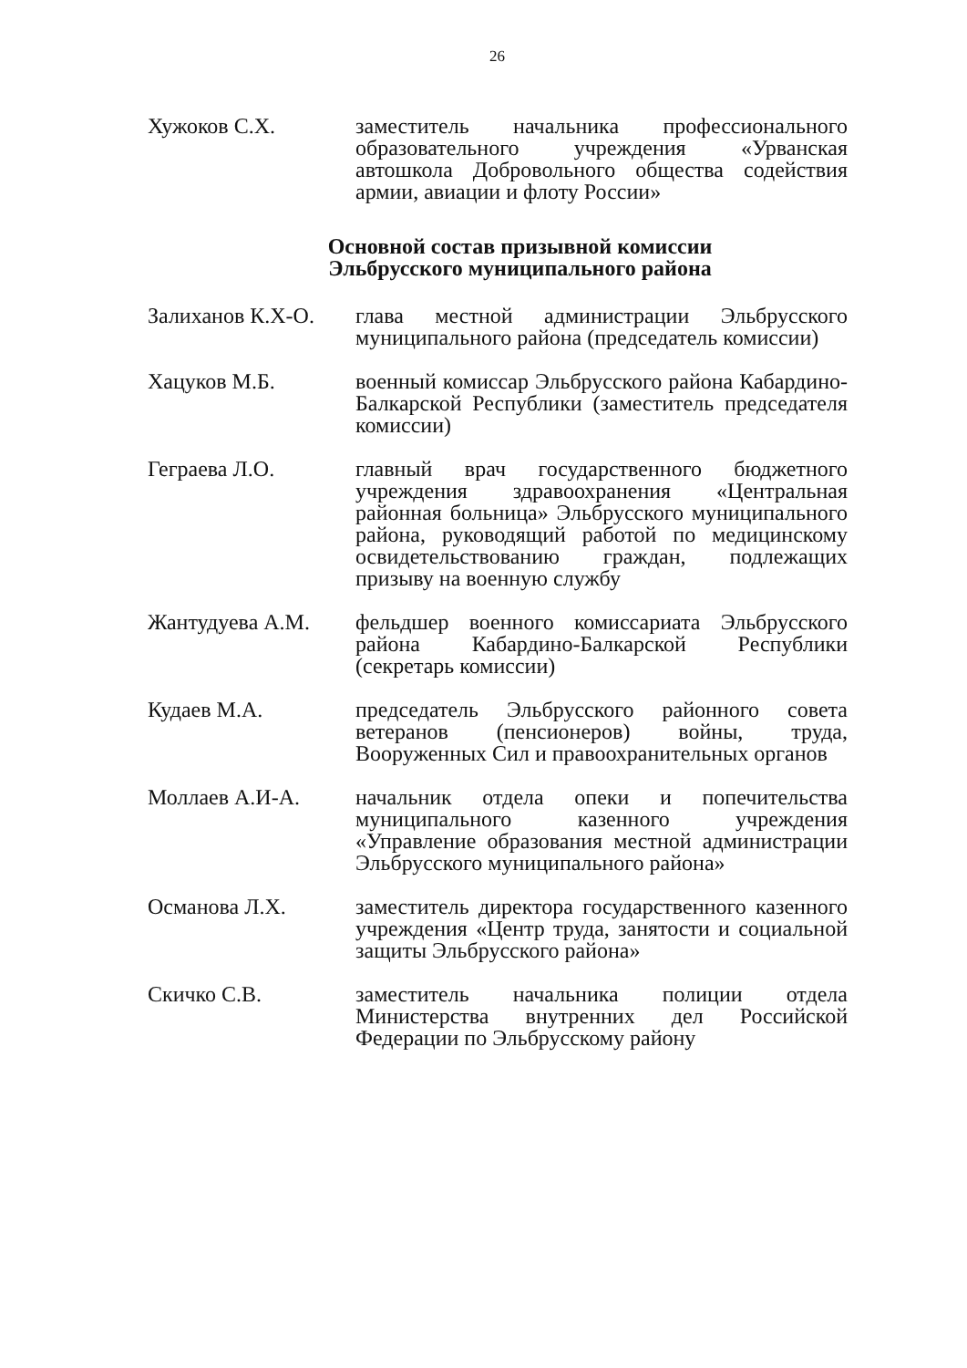26
Хужоков С.Х. заместитель начальника профессионального образовательного учреждения «Урванская автошкола Добровольного общества содействия армии, авиации и флоту России»
Основной состав призывной комиссии
Эльбрусского муниципального района
Залиханов К.Х-О.
глава местной администрации Эльбрусского муниципального района (председатель комиссии)
Хацуков М.Б. военный комиссар Эльбрусского района Кабардино-Балкарской Республики (заместитель председателя комиссии)
Геграева Л.О. главный врач государственного бюджетного учреждения здравоохранения «Центральная районная больница» Эльбрусского муниципального района, руководящий работой по медицинскому освидетельствованию граждан, подлежащих призыву на военную службу
Жантудуева А.М. фельдшер военного комиссариата Эльбрусского района Кабардино-Балкарской Республики (секретарь комиссии)
Кудаев М.А. председатель Эльбрусского районного совета ветеранов (пенсионеров) войны, труда, Вооруженных Сил и правоохранительных органов
Моллаев А.И-А. начальник отдела опеки и попечительства муниципального казенного учреждения «Управление образования местной администрации Эльбрусского муниципального района»
Османова Л.Х. заместитель директора государственного казенного учреждения «Центр труда, занятости и социальной защиты Эльбрусского района»
Скичко С.В. заместитель начальника полиции отдела Министерства внутренних дел Российской Федерации по Эльбрусскому району